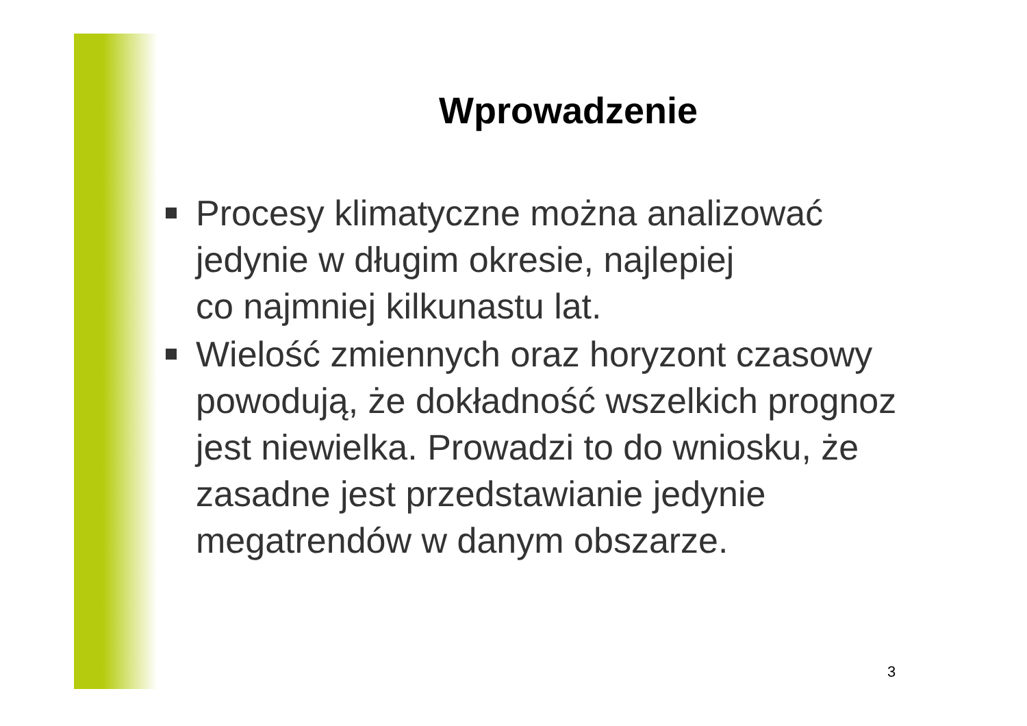Wprowadzenie
Procesy klimatyczne można analizować jedynie w długim okresie, najlepiej
co najmniej kilkunastu lat.
Wielość zmiennych oraz horyzont czasowy powodują, że dokładność wszelkich prognoz jest niewielka. Prowadzi to do wniosku, że zasadne jest przedstawianie jedynie megatrendów w danym obszarze.
3